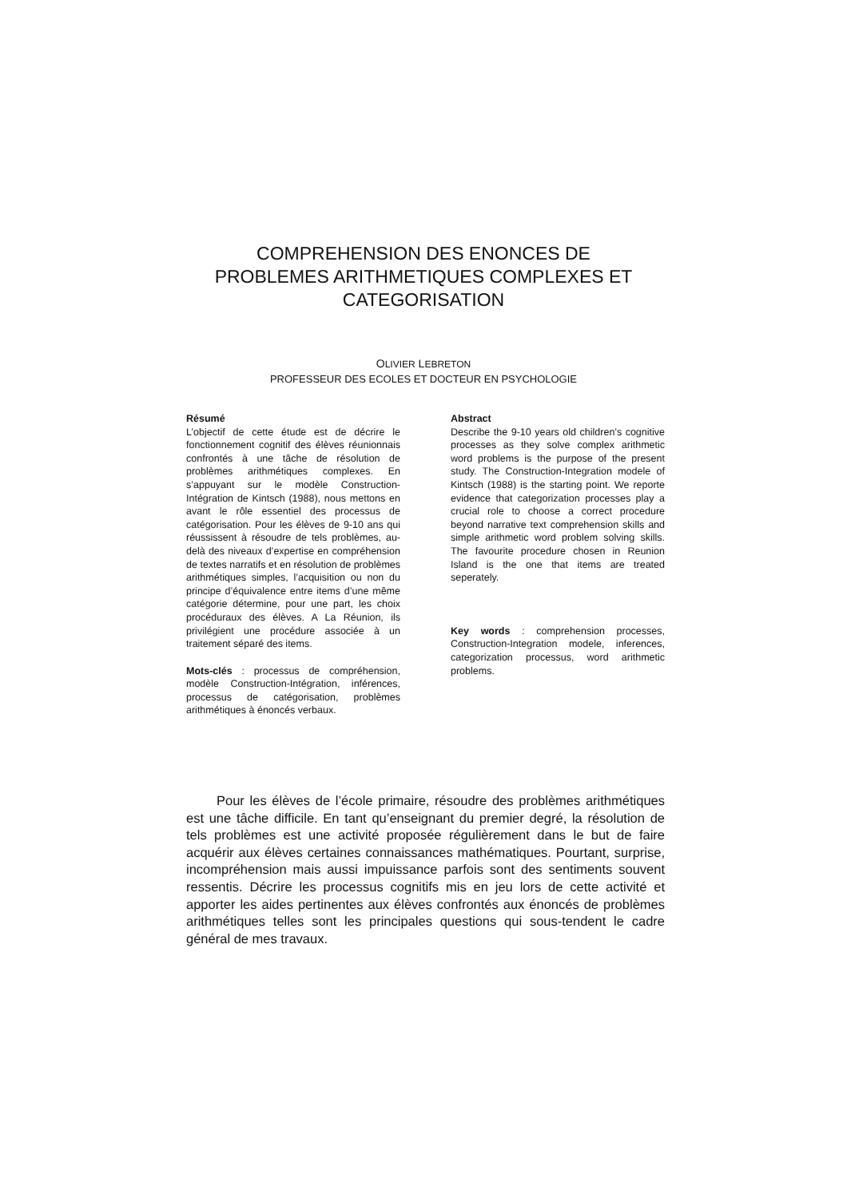COMPREHENSION DES ENONCES DE
PROBLEMES ARITHMETIQUES COMPLEXES ET
CATEGORISATION
OLIVIER LEBRETON
PROFESSEUR DES ECOLES ET DOCTEUR EN PSYCHOLOGIE
Résumé
L’objectif de cette étude est de décrire le fonctionnement cognitif des élèves réunionnais confrontés à une tâche de résolution de problèmes arithmétiques complexes. En s’appuyant sur le modèle Construction-Intégration de Kintsch (1988), nous mettons en avant le rôle essentiel des processus de catégorisation. Pour les élèves de 9-10 ans qui réussissent à résoudre de tels problèmes, au-delà des niveaux d’expertise en compréhension de textes narratifs et en résolution de problèmes arithmétiques simples, l’acquisition ou non du principe d’équivalence entre items d’une même catégorie détermine, pour une part, les choix procéduraux des élèves. A La Réunion, ils privilégient une procédure associée à un traitement séparé des items.
Mots-clés : processus de compréhension, modèle Construction-Intégration, inférences, processus de catégorisation, problèmes arithmétiques à énoncés verbaux.
Abstract
Describe the 9-10 years old children’s cognitive processes as they solve complex arithmetic word problems is the purpose of the present study. The Construction-Integration modele of Kintsch (1988) is the starting point. We reporte evidence that categorization processes play a crucial role to choose a correct procedure beyond narrative text comprehension skills and simple arithmetic word problem solving skills. The favourite procedure chosen in Reunion Island is the one that items are treated seperately.
Key words : comprehension processes, Construction-Integration modele, inferences, categorization processus, word arithmetic problems.
Pour les élèves de l’école primaire, résoudre des problèmes arithmétiques est une tâche difficile. En tant qu’enseignant du premier degré, la résolution de tels problèmes est une activité proposée régulièrement dans le but de faire acquérir aux élèves certaines connaissances mathématiques. Pourtant, surprise, incompréhension mais aussi impuissance parfois sont des sentiments souvent ressentis. Décrire les processus cognitifs mis en jeu lors de cette activité et apporter les aides pertinentes aux élèves confrontés aux énoncés de problèmes arithmétiques telles sont les principales questions qui sous-tendent le cadre général de mes travaux.